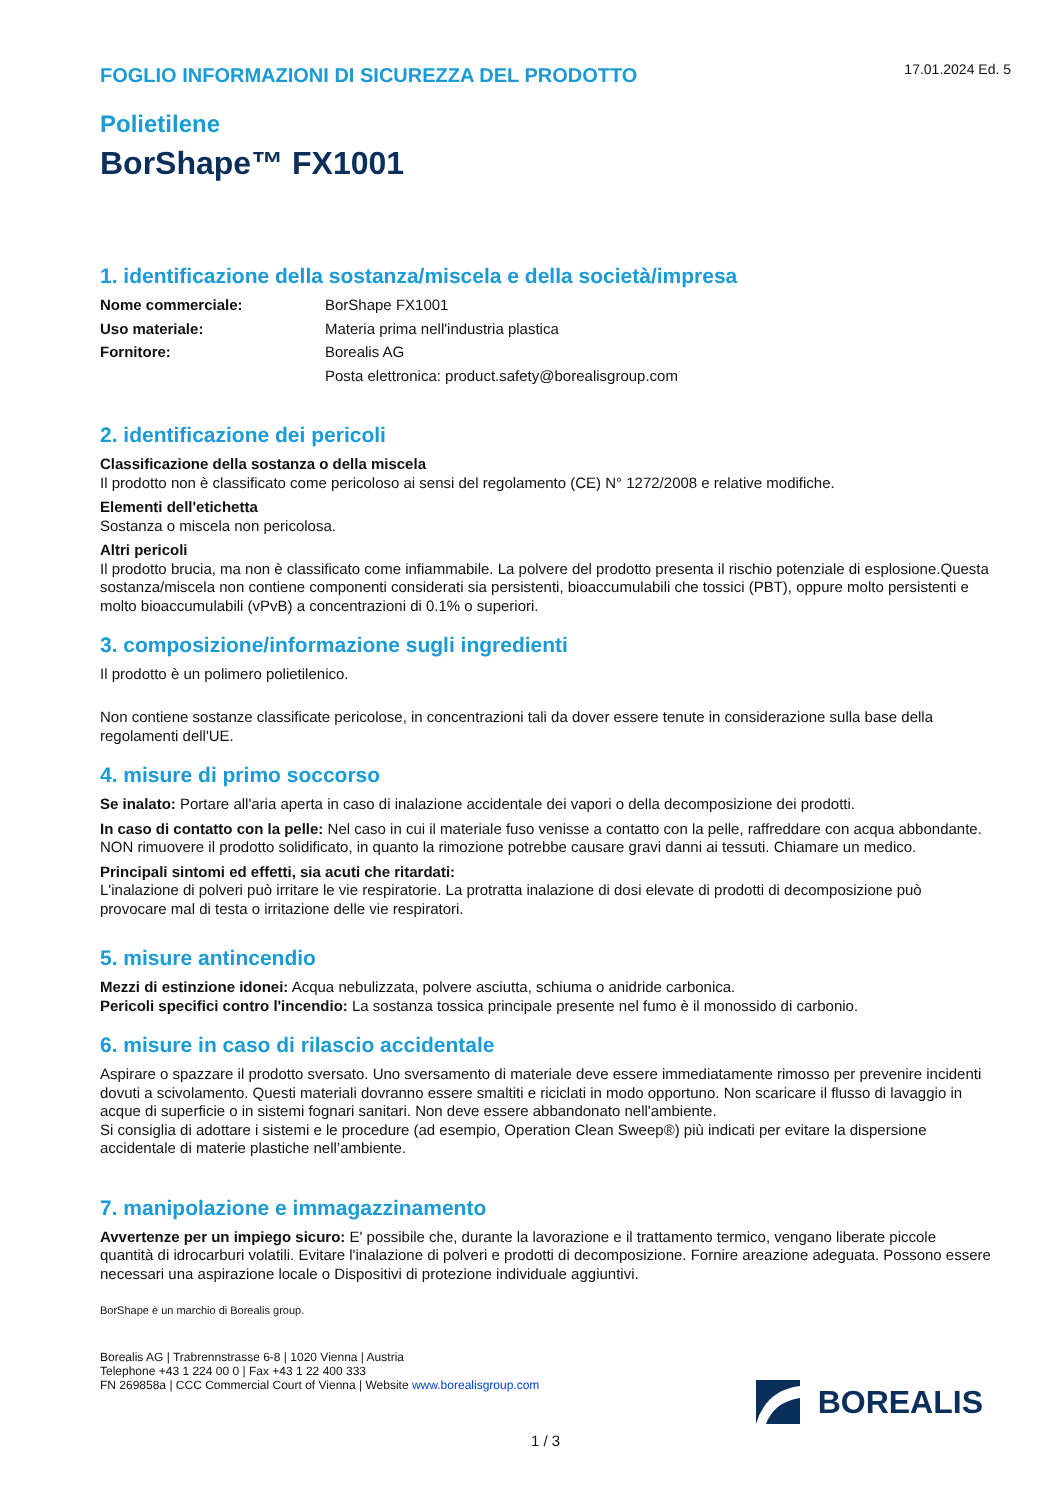FOGLIO INFORMAZIONI DI SICUREZZA DEL PRODOTTO
17.01.2024 Ed. 5
Polietilene
BorShape™ FX1001
1. identificazione della sostanza/miscela e della società/impresa
Nome commerciale: BorShape FX1001 Uso materiale: Materia prima nell'industria plastica Fornitore: Borealis AG Posta elettronica: product.safety@borealisgroup.com
2. identificazione dei pericoli
Classificazione della sostanza o della miscela
Il prodotto non è classificato come pericoloso ai sensi del regolamento (CE) N° 1272/2008 e relative modifiche.
Elementi dell'etichetta
Sostanza o miscela non pericolosa.
Altri pericoli
Il prodotto brucia, ma non è classificato come infiammabile. La polvere del prodotto presenta il rischio potenziale di esplosione.Questa sostanza/miscela non contiene componenti considerati sia persistenti, bioaccumulabili che tossici (PBT), oppure molto persistenti e molto bioaccumulabili (vPvB) a concentrazioni di 0.1% o superiori.
3. composizione/informazione sugli ingredienti
Il prodotto è un polimero polietilenico.
Non contiene sostanze classificate pericolose, in concentrazioni tali da dover essere tenute in considerazione sulla base della regolamenti dell'UE.
4. misure di primo soccorso
Se inalato: Portare all'aria aperta in caso di inalazione accidentale dei vapori o della decomposizione dei prodotti.
In caso di contatto con la pelle: Nel caso in cui il materiale fuso venisse a contatto con la pelle, raffreddare con acqua abbondante. NON rimuovere il prodotto solidificato, in quanto la rimozione potrebbe causare gravi danni ai tessuti. Chiamare un medico.
Principali sintomi ed effetti, sia acuti che ritardati:
L'inalazione di polveri può irritare le vie respiratorie. La protratta inalazione di dosi elevate di prodotti di decomposizione può provocare mal di testa o irritazione delle vie respiratori.
5. misure antincendio
Mezzi di estinzione idonei: Acqua nebulizzata, polvere asciutta, schiuma o anidride carbonica.
Pericoli specifici contro l'incendio: La sostanza tossica principale presente nel fumo è il monossido di carbonio.
6. misure in caso di rilascio accidentale
Aspirare o spazzare il prodotto sversato. Uno sversamento di materiale deve essere immediatamente rimosso per prevenire incidenti dovuti a scivolamento. Questi materiali dovranno essere smaltiti e riciclati in modo opportuno. Non scaricare il flusso di lavaggio in acque di superficie o in sistemi fognari sanitari. Non deve essere abbandonato nell'ambiente.
Si consiglia di adottare i sistemi e le procedure (ad esempio, Operation Clean Sweep®) più indicati per evitare la dispersione accidentale di materie plastiche nell’ambiente.
7. manipolazione e immagazzinamento
Avvertenze per un impiego sicuro: E' possibile che, durante la lavorazione e il trattamento termico, vengano liberate piccole quantità di idrocarburi volatili. Evitare l'inalazione di polveri e prodotti di decomposizione. Fornire areazione adeguata. Possono essere necessari una aspirazione locale o Dispositivi di protezione individuale aggiuntivi.
BorShape è un marchio di Borealis group.
Borealis AG | Trabrennstrasse 6-8 | 1020 Vienna | Austria
Telephone +43 1 224 00 0 | Fax +43 1 22 400 333
FN 269858a | CCC Commercial Court of Vienna | Website www.borealisgroup.com
BOREALIS
1 / 3